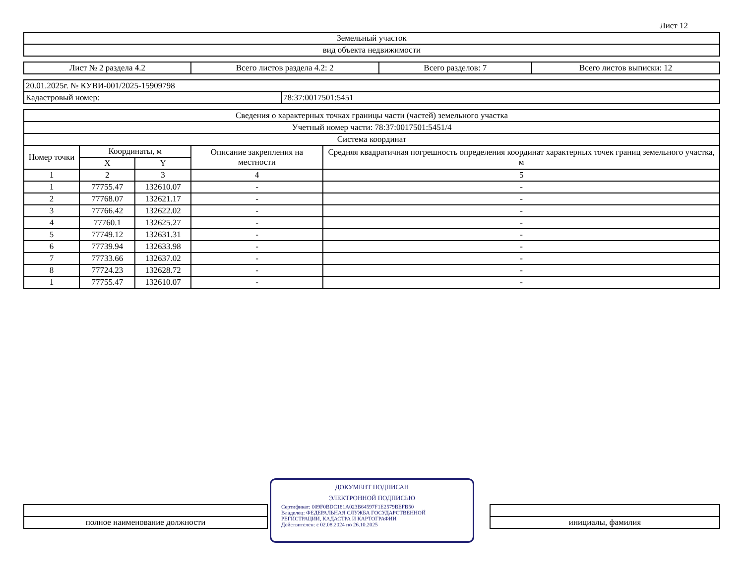Лист 12
| Земельный участок |
| вид объекта недвижимости |
| Лист № 2 раздела 4.2 | Всего листов раздела 4.2: 2 | Всего разделов: 7 | Всего листов выписки: 12 |
| 20.01.2025г. № КУВИ-001/2025-15909798 | |
| Кадастровый номер: | 78:37:0017501:5451 |
| Сведения о характерных точках границы части (частей) земельного участка | | | | |
| --- | --- | --- | --- | --- |
| Учетный номер части: 78:37:0017501:5451/4 | | | | |
| Система координат | | | | |
| Номер точки | Координаты, м | | Описание закрепления на местности | Средняя квадратичная погрешность определения координат характерных точек границ земельного участка, м |
| | X | Y | | |
| 1 | 2 | 3 | 4 | 5 |
| 1 | 77755.47 | 132610.07 | - | - |
| 2 | 77768.07 | 132621.17 | - | - |
| 3 | 77766.42 | 132622.02 | - | - |
| 4 | 77760.1 | 132625.27 | - | - |
| 5 | 77749.12 | 132631.31 | - | - |
| 6 | 77739.94 | 132633.98 | - | - |
| 7 | 77733.66 | 132637.02 | - | - |
| 8 | 77724.23 | 132628.72 | - | - |
| 1 | 77755.47 | 132610.07 | - | - |
| полное наименование должности | | инициалы, фамилия |
ДОКУМЕНТ ПОДПИСАН
ЭЛЕКТРОННОЙ ПОДПИСЬЮ
Сертификат: 009F0BDC181A023B64597F1E2579BEFB50
Владелец: ФЕДЕРАЛЬНАЯ СЛУЖБА ГОСУДАРСТВЕННОЙ РЕГИСТРАЦИИ, КАДАСТРА И КАРТОГРАФИИ
Действителен: с 02.08.2024 по 26.10.2025